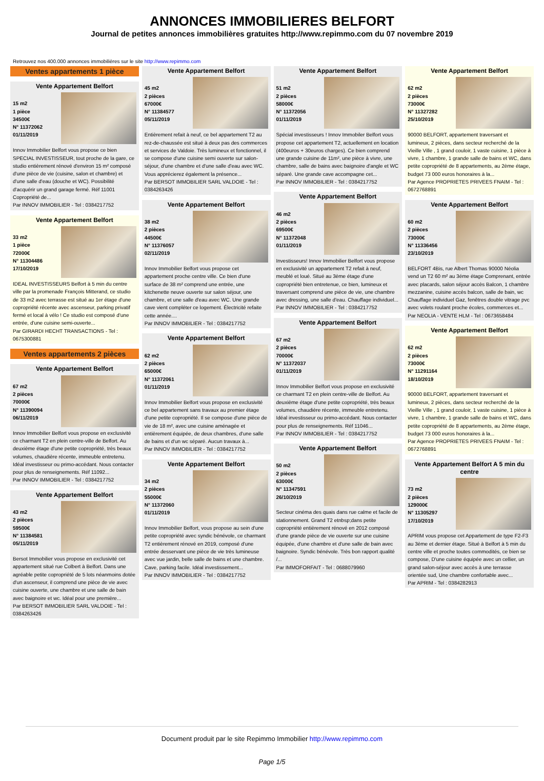ANNONCES IMMOBILIERES BELFORT
Journal de petites annonces immobilières gratuites http://www.repimmo.com du 07 novembre 2019
Retrouvez nos 400.000 annonces immobilières sur le site http://www.repimmo.com
Ventes appartements 1 pièce
Vente Appartement Belfort
15 m2
1 pièce
34500€
N° 11372062
01/11/2019
Innov Immobilier Belfort vous propose ce bien SPECIAL INVESTISSEUR, tout proche de la gare, ce studio entièrement rénové d'environ 15 m² composé d'une pièce de vie (cuisine, salon et chambre) et d'une salle d'eau (douche et WC). Possibilité d'acquérir un grand garage fermé. Réf 11001 Copropriété de...
Par INNOV IMMOBILIER - Tel : 0384217752
Vente Appartement Belfort
33 m2
1 pièce
72000€
N° 11304486
17/10/2019
IDEAL INVESTISSEURS Belfort à 5 min du centre ville par la promenade François Mitterand, ce studio de 33 m2 avec terrasse est situé au 1er étage d'une copropriété récente avec ascenseur, parking privatif fermé et local à vélo ! Ce studio est composé d'une entrée, d'une cuisine semi-ouverte...
Par GIRARDI HECHT TRANSACTIONS - Tel : 0675300881
Ventes appartements 2 pièces
Vente Appartement Belfort
67 m2
2 pièces
70000€
N° 11390094
06/11/2019
Innov Immobilier Belfort vous propose en exclusivité ce charmant T2 en plein centre-ville de Belfort. Au deuxième étage d'une petite copropriété, très beaux volumes, chaudière récente, immeuble entretenu. Idéal investisseur ou primo-accédant. Nous contacter pour plus de renseignements. Réf 11092...
Par INNOV IMMOBILIER - Tel : 0384217752
Vente Appartement Belfort
43 m2
2 pièces
59500€
N° 11384581
05/11/2019
Bersot Immobilier vous propose en exclusivité cet appartement situé rue Colbert à Belfort. Dans une agréable petite copropriété de 5 lots néanmoins dotée d'un ascenseur, il comprend une pièce de vie avec cuisine ouverte, une chambre et une salle de bain avec baignoire et wc. Idéal pour une première...
Par BERSOT IMMOBILIER SARL VALDOIE - Tel : 0384263426
Vente Appartement Belfort
45 m2
2 pièces
67000€
N° 11384577
05/11/2019
Entièrement refait à neuf, ce bel appartement T2 au rez-de-chaussée est situé à deux pas des commerces et services de Valdoie. Très lumineux et fonctionnel, il se compose d'une cuisine semi ouverte sur salon-séjour, d'une chambre et d'une salle d'eau avec WC. Vous apprécierez également la présence...
Par BERSOT IMMOBILIER SARL VALDOIE - Tel : 0384263426
Vente Appartement Belfort
38 m2
2 pièces
44500€
N° 11376057
02/11/2019
Innov Immobilier Belfort vous propose cet appartement proche centre ville. Ce bien d'une surface de 38 m² comprend une entrée, une kitchenette neuve ouverte sur salon séjour, une chambre, et une salle d'eau avec WC. Une grande cave vient compléter ce logement. Électricité refaite cette année....
Par INNOV IMMOBILIER - Tel : 0384217752
Vente Appartement Belfort
62 m2
2 pièces
65000€
N° 11372061
01/11/2019
Innov Immobilier Belfort vous propose en exclusivité ce bel appartement sans travaux au premier étage d'une petite copropriété. Il se compose d'une pièce de vie de 18 m², avec une cuisine aménagée et entièrement équipée, de deux chambres, d'une salle de bains et d'un wc séparé. Aucun travaux à...
Par INNOV IMMOBILIER - Tel : 0384217752
Vente Appartement Belfort
34 m2
2 pièces
55000€
N° 11372060
01/11/2019
Innov Immobilier Belfort, vous propose au sein d'une petite copropriété avec syndic bénévole, ce charmant T2 entièrement rénové en 2019, composé d'une entrée desservant une pièce de vie très lumineuse avec vue jardin, belle salle de bains et une chambre. Cave, parking facile. Idéal investissement...
Par INNOV IMMOBILIER - Tel : 0384217752
Vente Appartement Belfort
51 m2
2 pièces
58000€
N° 11372056
01/11/2019
Spécial investisseurs ! Innov Immobiler Belfort vous propose cet appartement T2, actuellement en location (400euros + 30euros charges). Ce bien comprend une grande cuisine de 11m², une pièce à vivre, une chambre, salle de bains avec baignoire d'angle et WC séparé. Une grande cave accompagne cet...
Par INNOV IMMOBILIER - Tel : 0384217752
Vente Appartement Belfort
46 m2
2 pièces
69500€
N° 11372048
01/11/2019
Investisseurs! Innov Immobilier Belfort vous propose en exclusivité un appartement T2 refait à neuf, meublé et loué. Situé au 3ème étage d'une copropriété bien entretenue, ce bien, lumineux et traversant comprend une pièce de vie, une chambre avec dressing, une salle d'eau. Chauffage individuel...
Par INNOV IMMOBILIER - Tel : 0384217752
Vente Appartement Belfort
67 m2
2 pièces
70000€
N° 11372037
01/11/2019
Innov Immobilier Belfort vous propose en exclusivité ce charmant T2 en plein centre-ville de Belfort. Au deuxième étage d'une petite copropriété, très beaux volumes, chaudière récente, immeuble entretenu. Idéal investisseur ou primo-accédant. Nous contacter pour plus de renseignements. Réf 11046...
Par INNOV IMMOBILIER - Tel : 0384217752
Vente Appartement Belfort
50 m2
2 pièces
63000€
N° 11347591
26/10/2019
Secteur cinéma des quais dans rue calme et facile de stationnement. Grand T2 etnbsp;dans petite copropriété entièrement rénové en 2012 composé d'une grande pièce de vie ouverte sur une cuisine équipée, d'une chambre et d'une salle de bain avec baignoire. Syndic bénévole. Très bon rapport qualité /...
Par IMMOFORFAIT - Tel : 0688079960
Vente Appartement Belfort
62 m2
2 pièces
73000€
N° 11327282
25/10/2019
90000 BELFORT, appartement traversant et lumineux, 2 pièces, dans secteur recherché de la Vieille Ville , 1 grand couloir, 1 vaste cuisine, 1 pièce à vivre, 1 chambre, 1 grande salle de bains et WC, dans petite copropriété de 8 appartements, au 2ème étage, budget 73 000 euros honoraires à la...
Par Agence PROPRIETES PRIVEES FNAIM - Tel : 0672768891
Vente Appartement Belfort
60 m2
2 pièces
73000€
N° 11336456
23/10/2019
BELFORT 4Bis, rue Albert Thomas 90000 Néolia vend un T2 60 m² au 3éme étage Comprenant, entrée avec placards, salon séjour accès Balcon, 1 chambre mezzanine, cuisine accès balcon, salle de bain, wc Chauffage individuel Gaz, fenêtres double vitrage pvc avec volets roulant proche écoles, commerces et...
Par NEOLIA - VENTE HLM - Tel : 0673658484
Vente Appartement Belfort
62 m2
2 pièces
73000€
N° 11291164
18/10/2019
90000 BELFORT, appartement traversant et lumineux, 2 pièces, dans secteur recherché de la Vieille Ville , 1 grand couloir, 1 vaste cuisine, 1 pièce à vivre, 1 chambre, 1 grande salle de bains et WC, dans petite copropriété de 8 appartements, au 2ème étage, budget 73 000 euros honoraires à la...
Par Agence PROPRIETES PRIVEES FNAIM - Tel : 0672768891
Vente Appartement Belfort A 5 min du centre
73 m2
2 pièces
129000€
N° 11305297
17/10/2019
APRIM vous propose cet Appartement de type F2-F3 au 3ème et dernier étage. Situé à Belfort à 5 min du centre ville et proche toutes commodités, ce bien se compose, D'une cuisine équipée avec un cellier, un grand salon-séjour avec accès à une terrasse orientée sud, Une chambre confortable avec...
Par APRIM - Tel : 0384282913
Document produit par le site Repimmo Immobilier http://www.repimmo.com
Page 1/5